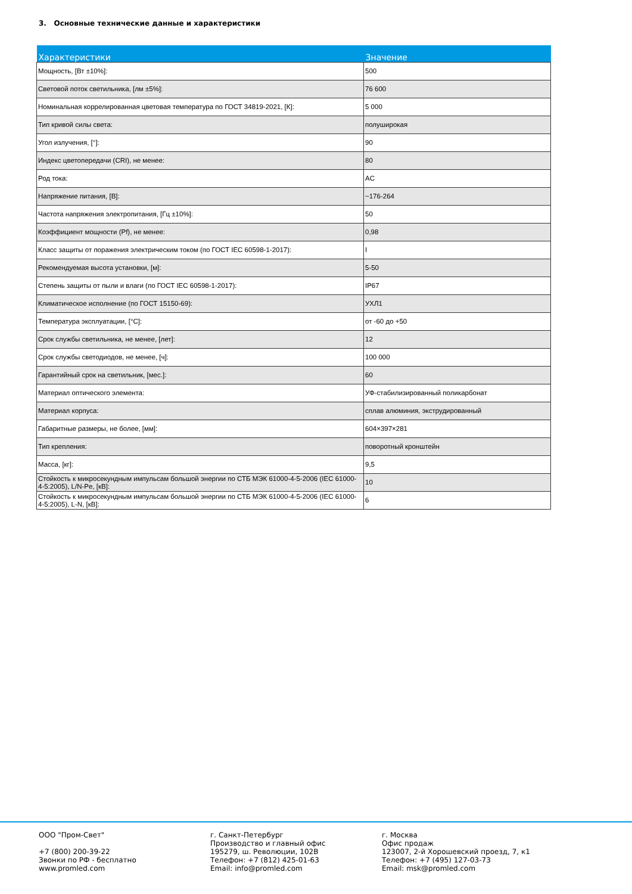3. Основные технические данные и характеристики
| Характеристики | Значение |
| --- | --- |
| Мощность, [Вт ±10%]: | 500 |
| Световой поток светильника, [лм ±5%]: | 76 600 |
| Номинальная коррелированная цветовая температура по ГОСТ 34819-2021, [К]: | 5 000 |
| Тип кривой силы света: | полуширокая |
| Угол излучения, [°]: | 90 |
| Индекс цветопередачи (CRI), не менее: | 80 |
| Род тока: | AC |
| Напряжение питания, [В]: | ~176-264 |
| Частота напряжения электропитания, [Гц ±10%]: | 50 |
| Коэффициент мощности (Pf), не менее: | 0,98 |
| Класс защиты от поражения электрическим током (по ГОСТ IEC 60598-1-2017): | I |
| Рекомендуемая высота установки, [м]: | 5-50 |
| Степень защиты от пыли и влаги (по ГОСТ IEC 60598-1-2017): | IP67 |
| Климатическое исполнение (по ГОСТ 15150-69): | УХЛ1 |
| Температура эксплуатации, [°C]: | от -60 до +50 |
| Срок службы светильника, не менее, [лет]: | 12 |
| Срок службы светодиодов, не менее, [ч]: | 100 000 |
| Гарантийный срок на светильник, [мес.]: | 60 |
| Материал оптического элемента: | УФ-стабилизированный поликарбонат |
| Материал корпуса: | сплав алюминия, экструдированный |
| Габаритные размеры, не более, [мм]: | 604×397×281 |
| Тип крепления: | поворотный кронштейн |
| Масса, [кг]: | 9,5 |
| Стойкость к микросекундным импульсам большой энергии по СТБ МЭК 61000-4-5-2006 (IEC 61000-4-5:2005), L/N-Pe, [кВ]: | 10 |
| Стойкость к микросекундным импульсам большой энергии по СТБ МЭК 61000-4-5-2006 (IEC 61000-4-5:2005), L-N, [кВ]: | 6 |
ООО "Пром-Свет"
+7 (800) 200-39-22
Звонки по РФ - бесплатно
www.promled.com
г. Санкт-Петербург
Производство и главный офис
195279, ш. Революции, 102В
Телефон: +7 (812) 425-01-63
Email: info@promled.com
г. Москва
Офис продаж
123007, 2-й Хорошевский проезд, 7, к1
Телефон: +7 (495) 127-03-73
Email: msk@promled.com